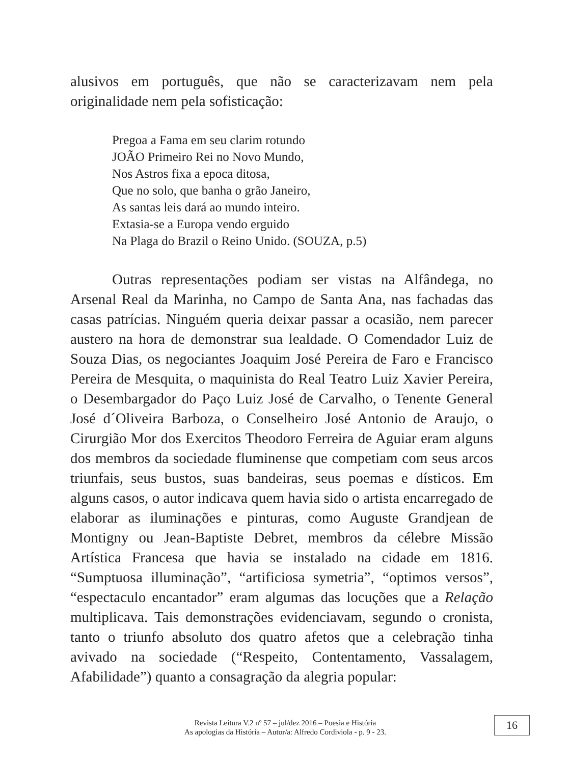alusivos em português, que não se caracterizavam nem pela originalidade nem pela sofisticação:
Pregoa a Fama em seu clarim rotundo
JOÃO Primeiro Rei no Novo Mundo,
Nos Astros fixa a epoca ditosa,
Que no solo, que banha o grão Janeiro,
As santas leis dará ao mundo inteiro.
Extasia-se a Europa vendo erguido
Na Plaga do Brazil o Reino Unido. (SOUZA, p.5)
Outras representações podiam ser vistas na Alfândega, no Arsenal Real da Marinha, no Campo de Santa Ana, nas fachadas das casas patrícias. Ninguém queria deixar passar a ocasião, nem parecer austero na hora de demonstrar sua lealdade. O Comendador Luiz de Souza Dias, os negociantes Joaquim José Pereira de Faro e Francisco Pereira de Mesquita, o maquinista do Real Teatro Luiz Xavier Pereira, o Desembargador do Paço Luiz José de Carvalho, o Tenente General José d´Oliveira Barboza, o Conselheiro José Antonio de Araujo, o Cirurgião Mor dos Exercitos Theodoro Ferreira de Aguiar eram alguns dos membros da sociedade fluminense que competiam com seus arcos triunfais, seus bustos, suas bandeiras, seus poemas e dísticos. Em alguns casos, o autor indicava quem havia sido o artista encarregado de elaborar as iluminações e pinturas, como Auguste Grandjean de Montigny ou Jean-Baptiste Debret, membros da célebre Missão Artística Francesa que havia se instalado na cidade em 1816. “Sumptuosa illuminação”, “artificiosa symetria”, “optimos versos”, “espectaculo encantador” eram algumas das locuções que a Relação multiplicava. Tais demonstrações evidenciavam, segundo o cronista, tanto o triunfo absoluto dos quatro afetos que a celebração tinha avivado na sociedade (“Respeito, Contentamento, Vassalagem, Afabilidade”) quanto a consagração da alegria popular:
Revista Leitura V.2 nº 57 – jul/dez 2016 – Poesia e História
As apologias da História – Autor/a: Alfredo Cordiviola - p. 9 - 23.
16